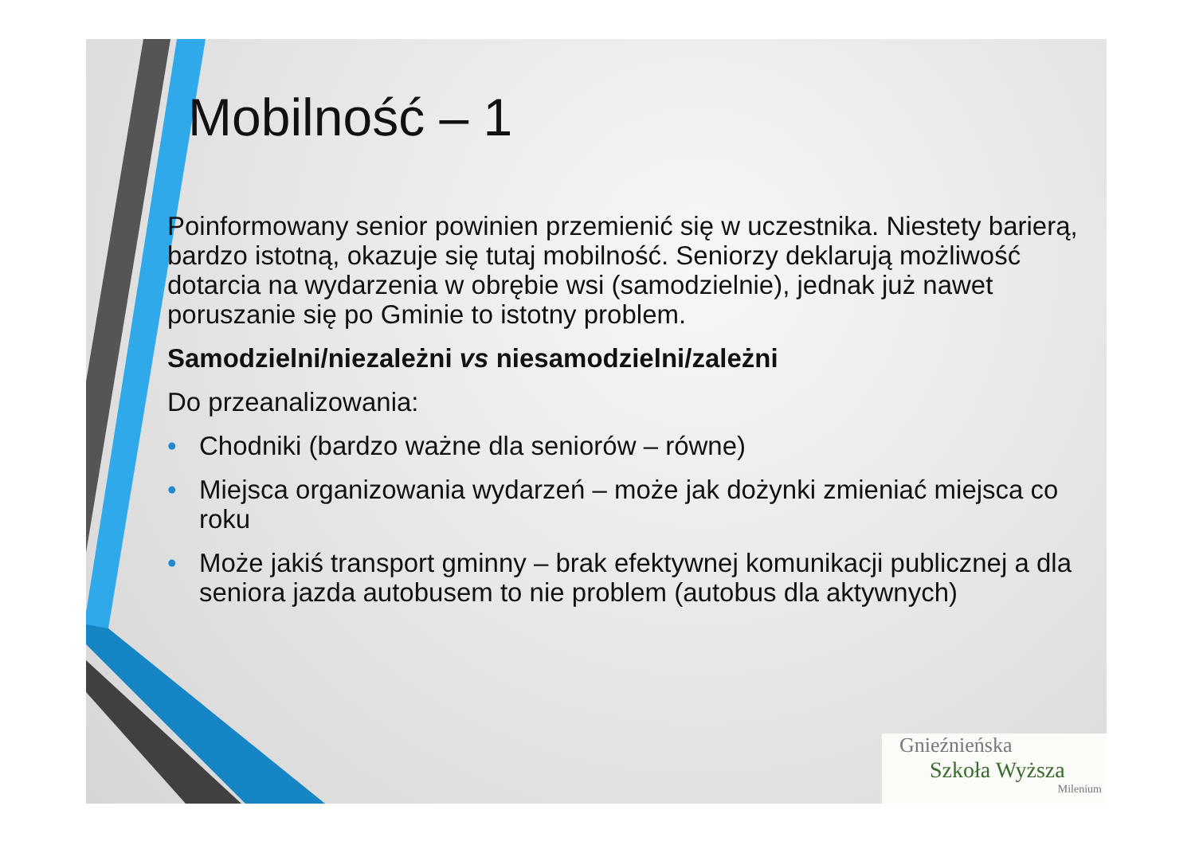Mobilność – 1
Poinformowany senior powinien przemienić się w uczestnika. Niestety barierą, bardzo istotną, okazuje się tutaj mobilność. Seniorzy deklarują możliwość dotarcia na wydarzenia w obrębie wsi (samodzielnie), jednak już nawet poruszanie się po Gminie to istotny problem.
Samodzielni/niezależni vs niesamodzielni/zależni
Do przeanalizowania:
• Chodniki (bardzo ważne dla seniorów – równe)
• Miejsca organizowania wydarzeń – może jak dożynki zmieniać miejsca co roku
• Może jakiś transport gminny – brak efektywnej komunikacji publicznej a dla seniora jazda autobusem to nie problem (autobus dla aktywnych)
Gnieźnieńska
Szkoła Wyższa
Milenium